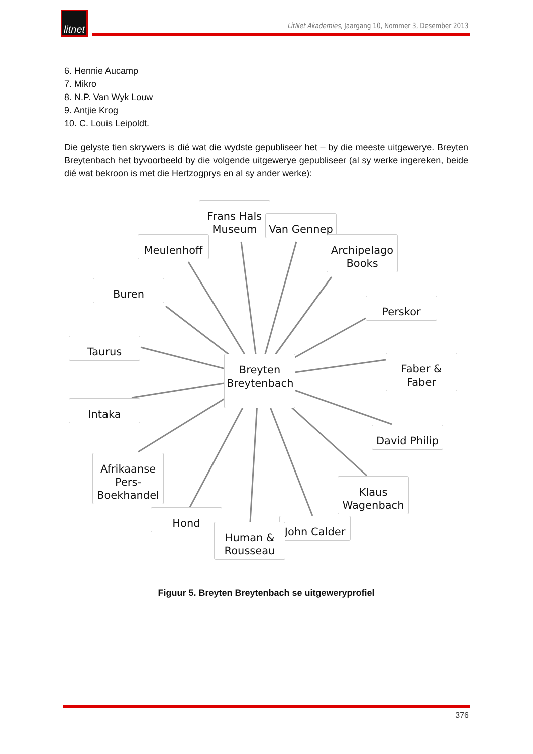litnet
LitNet Akademies, Jaargang 10, Nommer 3, Desember 2013
6. Hennie Aucamp
7. Mikro
8. N.P. Van Wyk Louw
9. Antjie Krog
10. C. Louis Leipoldt.
Die gelyste tien skrywers is dié wat die wydste gepubliseer het – by die meeste uitgewerye. Breyten Breytenbach het byvoorbeeld by die volgende uitgewerye gepubliseer (al sy werke ingereken, beide dié wat bekroon is met die Hertzogprys en al sy ander werke):
Frans Hals Museum
Van Gennep
Meulenhoff
Archipelago Books
Buren
Perskor
Taurus
Breyten Breytenbach
Faber & Faber
Intaka
David Philip
Afrikaanse Pers-Boekhandel
Klaus Wagenbach
Hond
John Calder
Human & Rousseau
Figuur 5. Breyten Breytenbach se uitgeweryprofiel
376